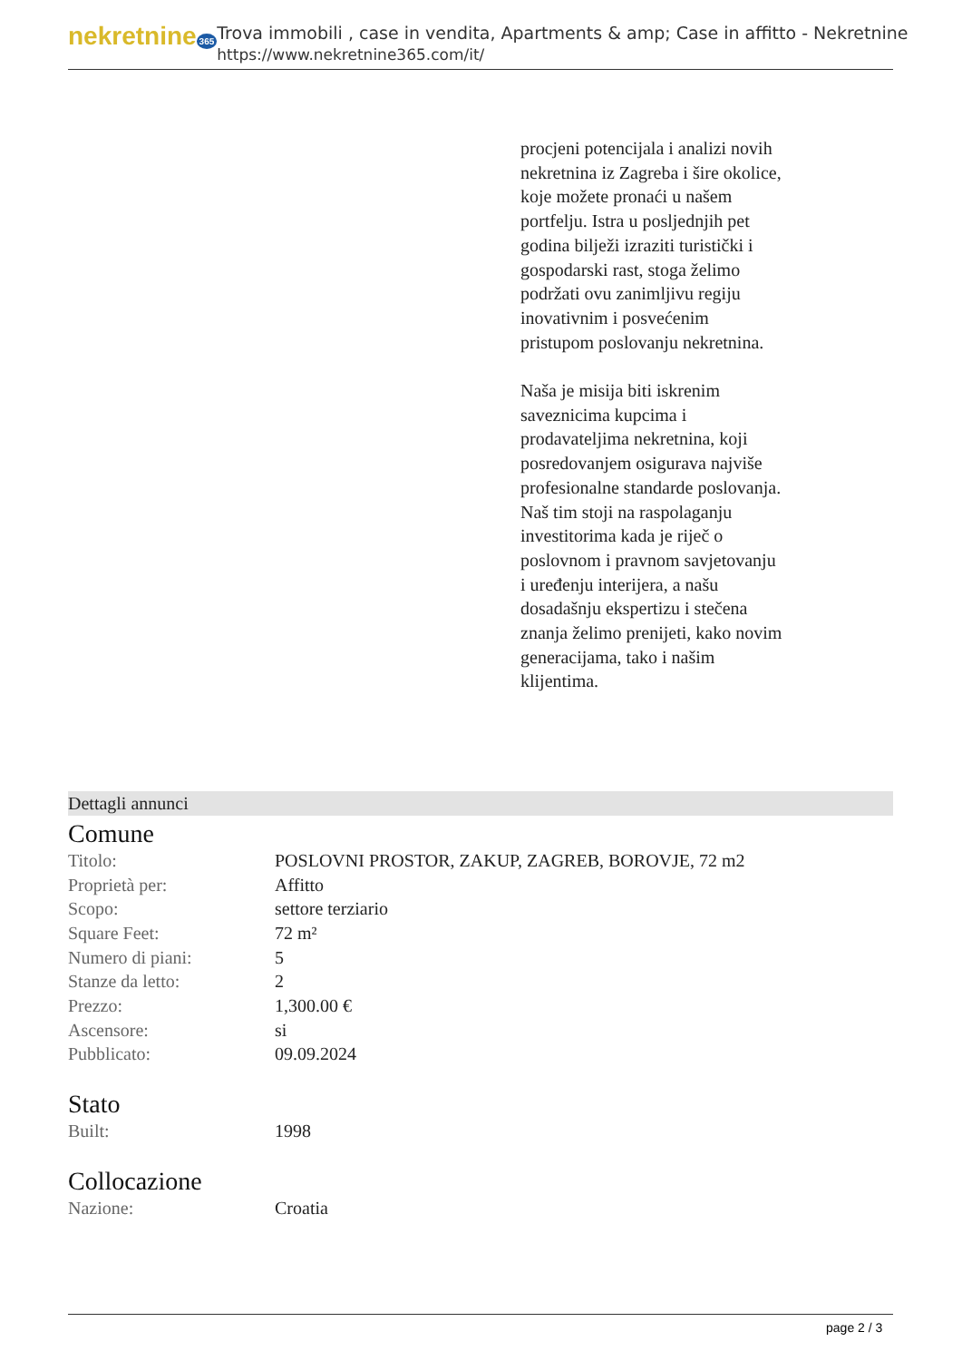nekretnine 365
Trova immobili , case in vendita, Apartments & amp; Case in affitto - Nekretnine
https://www.nekretnine365.com/it/
procjeni potencijala i analizi novih nekretnina iz Zagreba i šire okolice, koje možete pronaći u našem portfelju. Istra u posljednjih pet godina bilježi izraziti turistički i gospodarski rast, stoga želimo podržati ovu zanimljivu regiju inovativnim i posvećenim pristupom poslovanju nekretnina.
Naša je misija biti iskrenim saveznicima kupcima i prodavateljima nekretnina, koji posredovanjem osigurava najviše profesionalne standarde poslovanja.
Naš tim stoji na raspolaganju investitorima kada je riječ o poslovnom i pravnom savjetovanju i uređenju interijera, a našu dosadašnju ekspertizu i stečena znanja želimo prenijeti, kako novim generacijama, tako i našim klijentima.
Dettagli annunci
Comune
| Titolo: | POSLOVNI PROSTOR, ZAKUP, ZAGREB, BOROVJE, 72 m2 |
| Proprietà per: | Affitto |
| Scopo: | settore terziario |
| Square Feet: | 72 m² |
| Numero di piani: | 5 |
| Stanze da letto: | 2 |
| Prezzo: | 1,300.00 € |
| Ascensore: | si |
| Pubblicato: | 09.09.2024 |
Stato
| Built: | 1998 |
Collocazione
| Nazione: | Croatia |
page 2 / 3